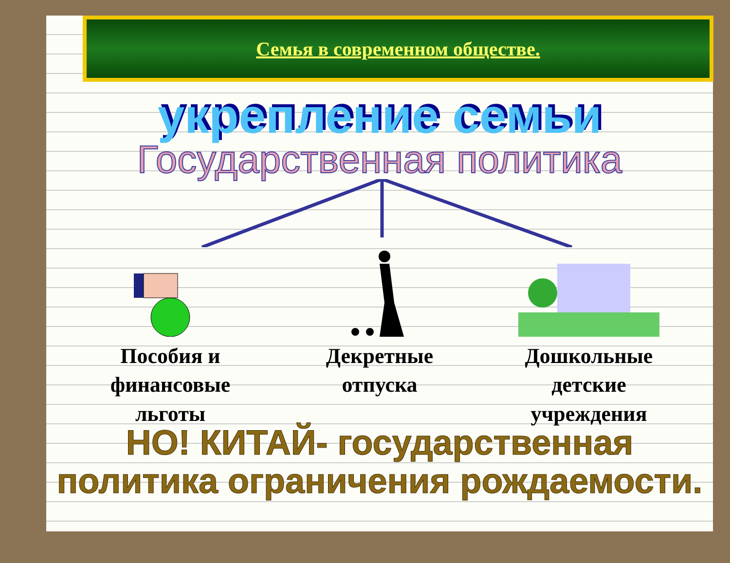Семья в современном обществе.
укрепление семьи
Государственная политика
Пособия и финансовые льготы Декретные отпуска Дошкольные детские учреждения
НО! КИТАЙ- государственная политика ограничения рождаемости.